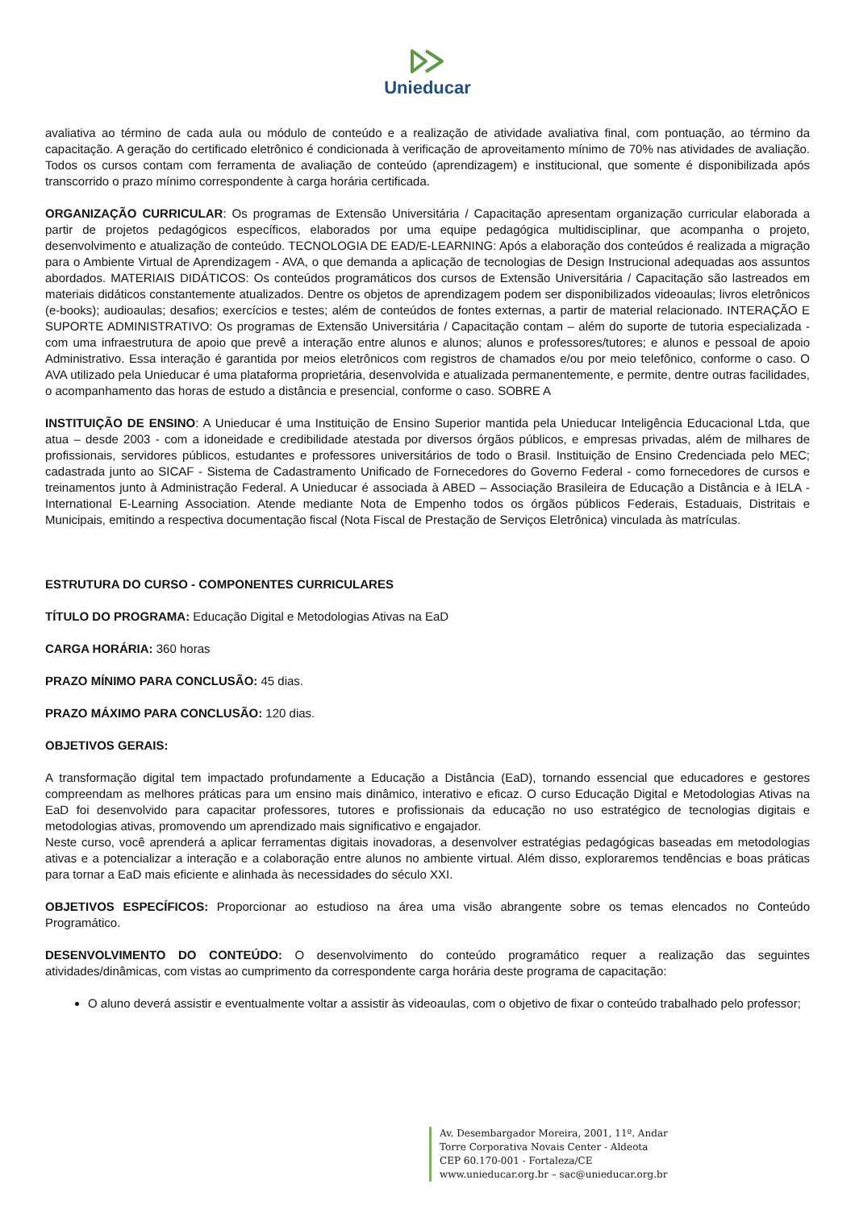Unieducar
avaliativa ao término de cada aula ou módulo de conteúdo e a realização de atividade avaliativa final, com pontuação, ao término da capacitação. A geração do certificado eletrônico é condicionada à verificação de aproveitamento mínimo de 70% nas atividades de avaliação. Todos os cursos contam com ferramenta de avaliação de conteúdo (aprendizagem) e institucional, que somente é disponibilizada após transcorrido o prazo mínimo correspondente à carga horária certificada.
ORGANIZAÇÃO CURRICULAR: Os programas de Extensão Universitária / Capacitação apresentam organização curricular elaborada a partir de projetos pedagógicos específicos, elaborados por uma equipe pedagógica multidisciplinar, que acompanha o projeto, desenvolvimento e atualização de conteúdo. TECNOLOGIA DE EAD/E-LEARNING: Após a elaboração dos conteúdos é realizada a migração para o Ambiente Virtual de Aprendizagem - AVA, o que demanda a aplicação de tecnologias de Design Instrucional adequadas aos assuntos abordados. MATERIAIS DIDÁTICOS: Os conteúdos programáticos dos cursos de Extensão Universitária / Capacitação são lastreados em materiais didáticos constantemente atualizados. Dentre os objetos de aprendizagem podem ser disponibilizados videoaulas; livros eletrônicos (e-books); audioaulas; desafios; exercícios e testes; além de conteúdos de fontes externas, a partir de material relacionado. INTERAÇÃO E SUPORTE ADMINISTRATIVO: Os programas de Extensão Universitária / Capacitação contam – além do suporte de tutoria especializada - com uma infraestrutura de apoio que prevê a interação entre alunos e alunos; alunos e professores/tutores; e alunos e pessoal de apoio Administrativo. Essa interação é garantida por meios eletrônicos com registros de chamados e/ou por meio telefônico, conforme o caso. O AVA utilizado pela Unieducar é uma plataforma proprietária, desenvolvida e atualizada permanentemente, e permite, dentre outras facilidades, o acompanhamento das horas de estudo a distância e presencial, conforme o caso. SOBRE A
INSTITUIÇÃO DE ENSINO: A Unieducar é uma Instituição de Ensino Superior mantida pela Unieducar Inteligência Educacional Ltda, que atua – desde 2003 - com a idoneidade e credibilidade atestada por diversos órgãos públicos, e empresas privadas, além de milhares de profissionais, servidores públicos, estudantes e professores universitários de todo o Brasil. Instituição de Ensino Credenciada pelo MEC; cadastrada junto ao SICAF - Sistema de Cadastramento Unificado de Fornecedores do Governo Federal - como fornecedores de cursos e treinamentos junto à Administração Federal. A Unieducar é associada à ABED – Associação Brasileira de Educação a Distância e à IELA - International E-Learning Association. Atende mediante Nota de Empenho todos os órgãos públicos Federais, Estaduais, Distritais e Municipais, emitindo a respectiva documentação fiscal (Nota Fiscal de Prestação de Serviços Eletrônica) vinculada às matrículas.
ESTRUTURA DO CURSO - COMPONENTES CURRICULARES
TÍTULO DO PROGRAMA: Educação Digital e Metodologias Ativas na EaD
CARGA HORÁRIA: 360 horas
PRAZO MÍNIMO PARA CONCLUSÃO: 45 dias.
PRAZO MÁXIMO PARA CONCLUSÃO: 120 dias.
OBJETIVOS GERAIS:
A transformação digital tem impactado profundamente a Educação a Distância (EaD), tornando essencial que educadores e gestores compreendam as melhores práticas para um ensino mais dinâmico, interativo e eficaz. O curso Educação Digital e Metodologias Ativas na EaD foi desenvolvido para capacitar professores, tutores e profissionais da educação no uso estratégico de tecnologias digitais e metodologias ativas, promovendo um aprendizado mais significativo e engajador.
Neste curso, você aprenderá a aplicar ferramentas digitais inovadoras, a desenvolver estratégias pedagógicas baseadas em metodologias ativas e a potencializar a interação e a colaboração entre alunos no ambiente virtual. Além disso, exploraremos tendências e boas práticas para tornar a EaD mais eficiente e alinhada às necessidades do século XXI.
OBJETIVOS ESPECÍFICOS: Proporcionar ao estudioso na área uma visão abrangente sobre os temas elencados no Conteúdo Programático.
DESENVOLVIMENTO DO CONTEÚDO: O desenvolvimento do conteúdo programático requer a realização das seguintes atividades/dinâmicas, com vistas ao cumprimento da correspondente carga horária deste programa de capacitação:
O aluno deverá assistir e eventualmente voltar a assistir às videoaulas, com o objetivo de fixar o conteúdo trabalhado pelo professor;
Av. Desembargador Moreira, 2001, 11º. Andar
Torre Corporativa Novais Center - Aldeota
CEP 60.170-001 - Fortaleza/CE
www.unieducar.org.br – sac@unieducar.org.br